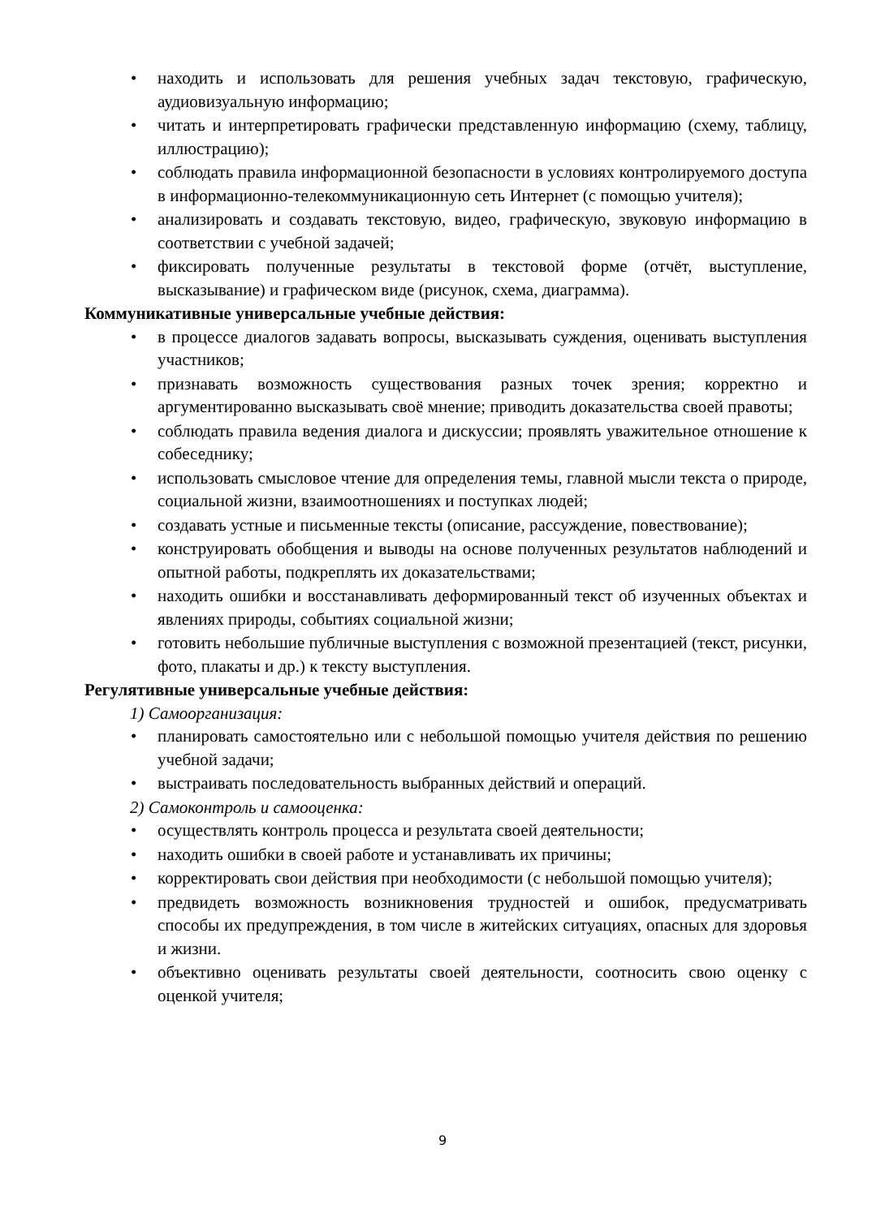• находить и использовать для решения учебных задач текстовую, графическую, аудиовизуальную информацию;
• читать и интерпретировать графически представленную информацию (схему, таблицу, иллюстрацию);
• соблюдать правила информационной безопасности в условиях контролируемого доступа в информационно-телекоммуникационную сеть Интернет (с помощью учителя);
• анализировать и создавать текстовую, видео, графическую, звуковую информацию в соответствии с учебной задачей;
• фиксировать полученные результаты в текстовой форме (отчёт, выступление, высказывание) и графическом виде (рисунок, схема, диаграмма).
Коммуникативные универсальные учебные действия:
• в процессе диалогов задавать вопросы, высказывать суждения, оценивать выступления участников;
• признавать возможность существования разных точек зрения; корректно и аргументированно высказывать своё мнение; приводить доказательства своей правоты;
• соблюдать правила ведения диалога и дискуссии; проявлять уважительное отношение к собеседнику;
• использовать смысловое чтение для определения темы, главной мысли текста о природе, социальной жизни, взаимоотношениях и поступках людей;
• создавать устные и письменные тексты (описание, рассуждение, повествование);
• конструировать обобщения и выводы на основе полученных результатов наблюдений и опытной работы, подкреплять их доказательствами;
• находить ошибки и восстанавливать деформированный текст об изученных объектах и явлениях природы, событиях социальной жизни;
• готовить небольшие публичные выступления с возможной презентацией (текст, рисунки, фото, плакаты и др.) к тексту выступления.
Регулятивные универсальные учебные действия:
1) Самоорганизация:
• планировать самостоятельно или с небольшой помощью учителя действия по решению учебной задачи;
• выстраивать последовательность выбранных действий и операций.
2) Самоконтроль и самооценка:
• осуществлять контроль процесса и результата своей деятельности;
• находить ошибки в своей работе и устанавливать их причины;
• корректировать свои действия при необходимости (с небольшой помощью учителя);
• предвидеть возможность возникновения трудностей и ошибок, предусматривать способы их предупреждения, в том числе в житейских ситуациях, опасных для здоровья и жизни.
• объективно оценивать результаты своей деятельности, соотносить свою оценку с оценкой учителя;
9